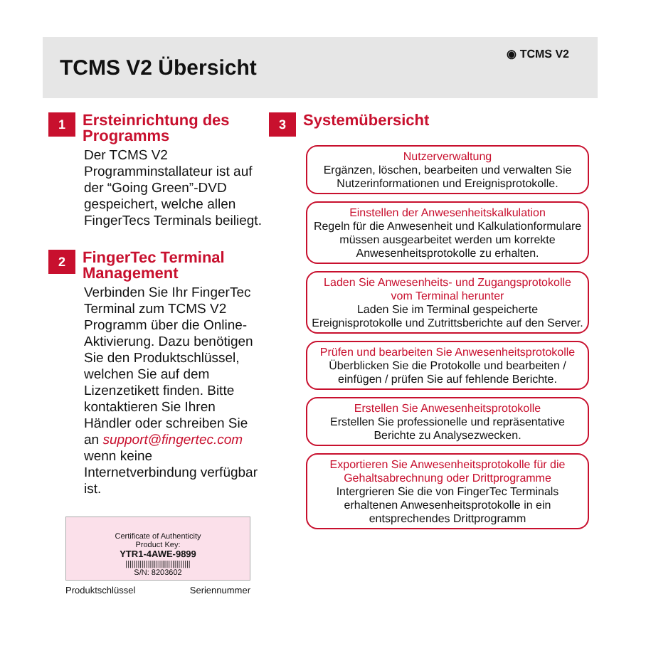TCMS V2 Übersicht
◉ TCMS V2
1
Ersteinrichtung des Programms
Der TCMS V2 Programminstallateur ist auf der “Going Green”-DVD gespeichert, welche allen FingerTecs Terminals beiliegt.
2
FingerTec Terminal Management
Verbinden Sie Ihr FingerTec Terminal zum TCMS V2 Programm über die Online-Aktivierung. Dazu benötigen Sie den Produktschlüssel, welchen Sie auf dem Lizenzetikett finden. Bitte kontaktieren Sie Ihren Händler oder schreiben Sie an support@fingertec.com wenn keine Internetverbindung verfügbar ist.
Certificate of Authenticity
Product Key:
YTR1-4AWE-9899
||||||||||||||||||||||||||||||||
S/N: 8203602
Produktschlüssel Seriennummer
3
Systemübersicht
Nutzerverwaltung
Ergänzen, löschen, bearbeiten und verwalten Sie Nutzerinformationen und Ereignisprotokolle.
Einstellen der Anwesenheitskalkulation
Regeln für die Anwesenheit und Kalkulationformulare müssen ausgearbeitet werden um korrekte Anwesenheitsprotokolle zu erhalten.
Laden Sie Anwesenheits- und Zugangsprotokolle vom Terminal herunter
Laden Sie im Terminal gespeicherte Ereignisprotokolle und Zutrittsberichte auf den Server.
Prüfen und bearbeiten Sie Anwesenheitsprotokolle
Überblicken Sie die Protokolle und bearbeiten / einfügen / prüfen Sie auf fehlende Berichte.
Erstellen Sie Anwesenheitsprotokolle
Erstellen Sie professionelle und repräsentative Berichte zu Analysezwecken.
Exportieren Sie Anwesenheitsprotokolle für die Gehaltsabrechnung oder Drittprogramme
Intergrieren Sie die von FingerTec Terminals erhaltenen Anwesenheitsprotokolle in ein entsprechendes Drittprogramm